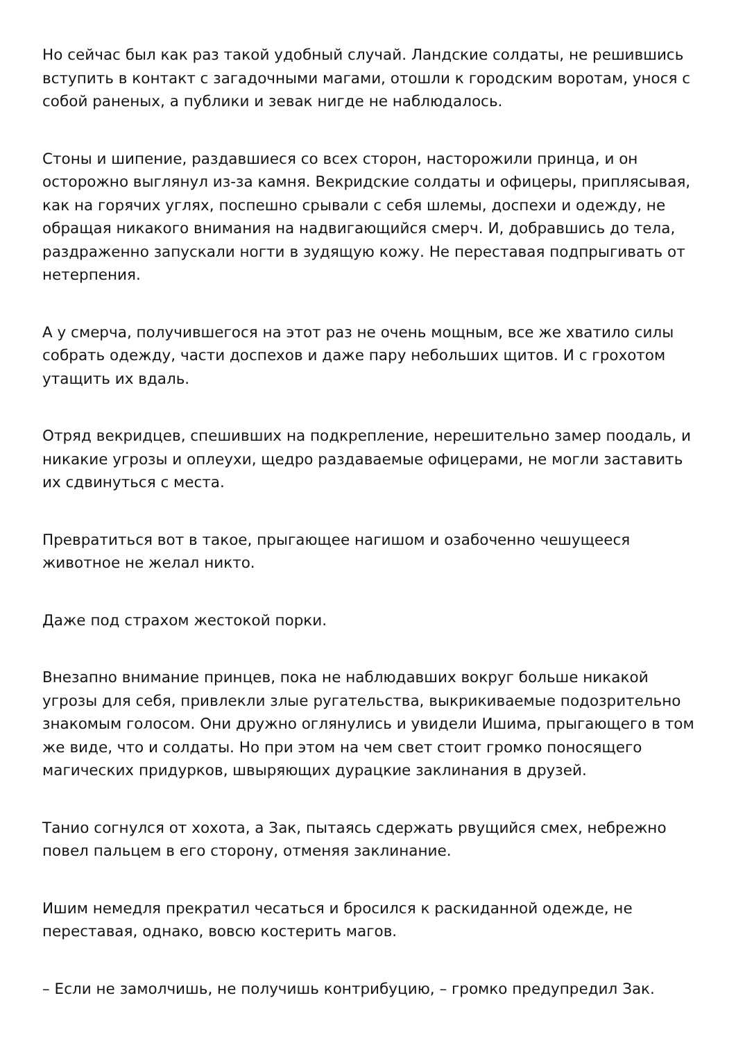Но сейчас был как раз такой удобный случай. Ландские солдаты, не решившись вступить в контакт с загадочными магами, отошли к городским воротам, унося с собой раненых, а публики и зевак нигде не наблюдалось.
Стоны и шипение, раздавшиеся со всех сторон, насторожили принца, и он осторожно выглянул из-за камня. Векридские солдаты и офицеры, приплясывая, как на горячих углях, поспешно срывали с себя шлемы, доспехи и одежду, не обращая никакого внимания на надвигающийся смерч. И, добравшись до тела, раздраженно запускали ногти в зудящую кожу. Не переставая подпрыгивать от нетерпения.
А у смерча, получившегося на этот раз не очень мощным, все же хватило силы собрать одежду, части доспехов и даже пару небольших щитов. И с грохотом утащить их вдаль.
Отряд векридцев, спешивших на подкрепление, нерешительно замер поодаль, и никакие угрозы и оплеухи, щедро раздаваемые офицерами, не могли заставить их сдвинуться с места.
Превратиться вот в такое, прыгающее нагишом и озабоченно чешущееся животное не желал никто.
Даже под страхом жестокой порки.
Внезапно внимание принцев, пока не наблюдавших вокруг больше никакой угрозы для себя, привлекли злые ругательства, выкрикиваемые подозрительно знакомым голосом. Они дружно оглянулись и увидели Ишима, прыгающего в том же виде, что и солдаты. Но при этом на чем свет стоит громко поносящего магических придурков, швыряющих дурацкие заклинания в друзей.
Танио согнулся от хохота, а Зак, пытаясь сдержать рвущийся смех, небрежно повел пальцем в его сторону, отменяя заклинание.
Ишим немедля прекратил чесаться и бросился к раскиданной одежде, не переставая, однако, вовсю костерить магов.
– Если не замолчишь, не получишь контрибуцию, – громко предупредил Зак.